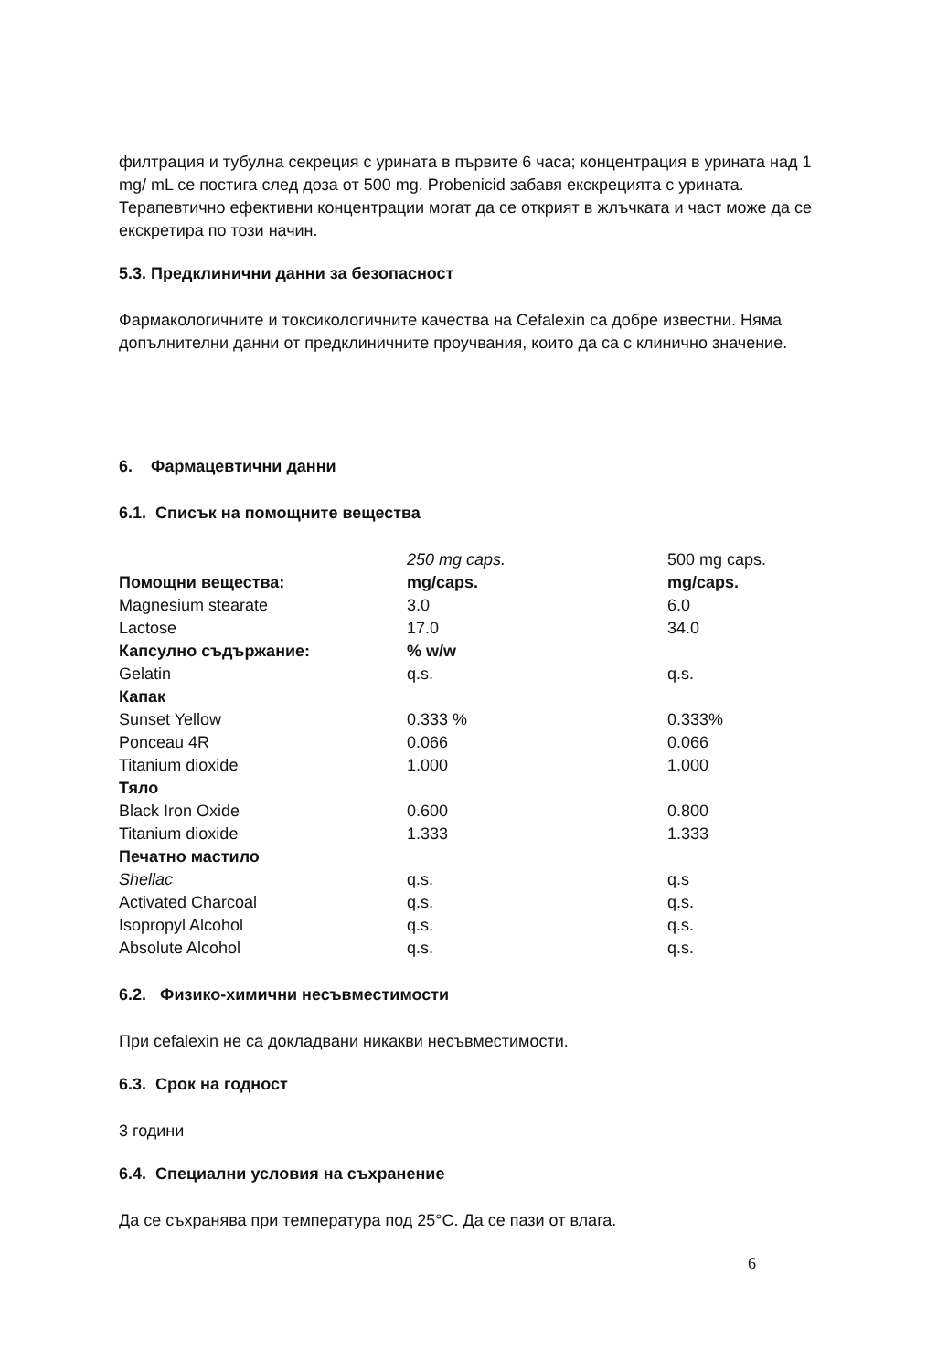филтрация и тубулна секреция с урината в първите 6 часа; концентрация в урината над 1 mg/ mL се постига след доза от 500 mg. Probenicid забавя екскрецията с урината. Терапевтично ефективни концентрации могат да се открият в жлъчката и част може да се екскретира по този начин.
5.3. Предклинични данни за безопасност
Фармакологичните и токсикологичните качества на Cefalexin са добре известни. Няма допълнителни данни от предклиничните проучвания, които да са с клинично значение.
6. Фармацевтични данни
6.1. Списък на помощните вещества
| | 250 mg caps. | 500 mg caps. |
| Помощни вещества: | mg/caps. | mg/caps. |
| Magnesium stearate | 3.0 | 6.0 |
| Lactose | 17.0 | 34.0 |
| Капсулно съдържание: | % w/w | |
| Gelatin | q.s. | q.s. |
| Капак | | |
| Sunset Yellow | 0.333 % | 0.333% |
| Ponceau 4R | 0.066 | 0.066 |
| Titanium dioxide | 1.000 | 1.000 |
| Тяло | | |
| Black Iron Oxide | 0.600 | 0.800 |
| Titanium dioxide | 1.333 | 1.333 |
| Печатно мастило | | |
| Shellac | q.s. | q.s |
| Activated Charcoal | q.s. | q.s. |
| Isopropyl Alcohol | q.s. | q.s. |
| Absolute Alcohol | q.s. | q.s. |
6.2. Физико-химични несъвместимости
При cefalexin не са докладвани никакви несъвместимости.
6.3. Срок на годност
3 години
6.4. Специални условия на съхранение
Да се съхранява при температура под 25°C. Да се пази от влага.
6